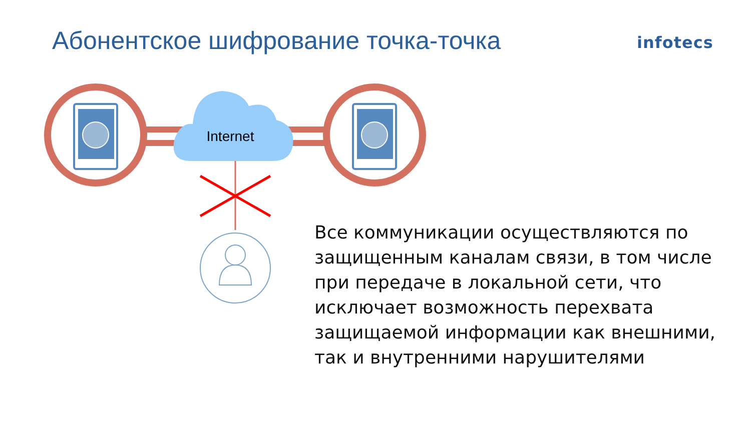Абонентское шифрование точка-точка
infotecs
Internet
Все коммуникации осуществляются по защищенным каналам связи, в том числе при передаче в локальной сети, что исключает возможность перехвата защищаемой информации как внешними, так и внутренними нарушителями